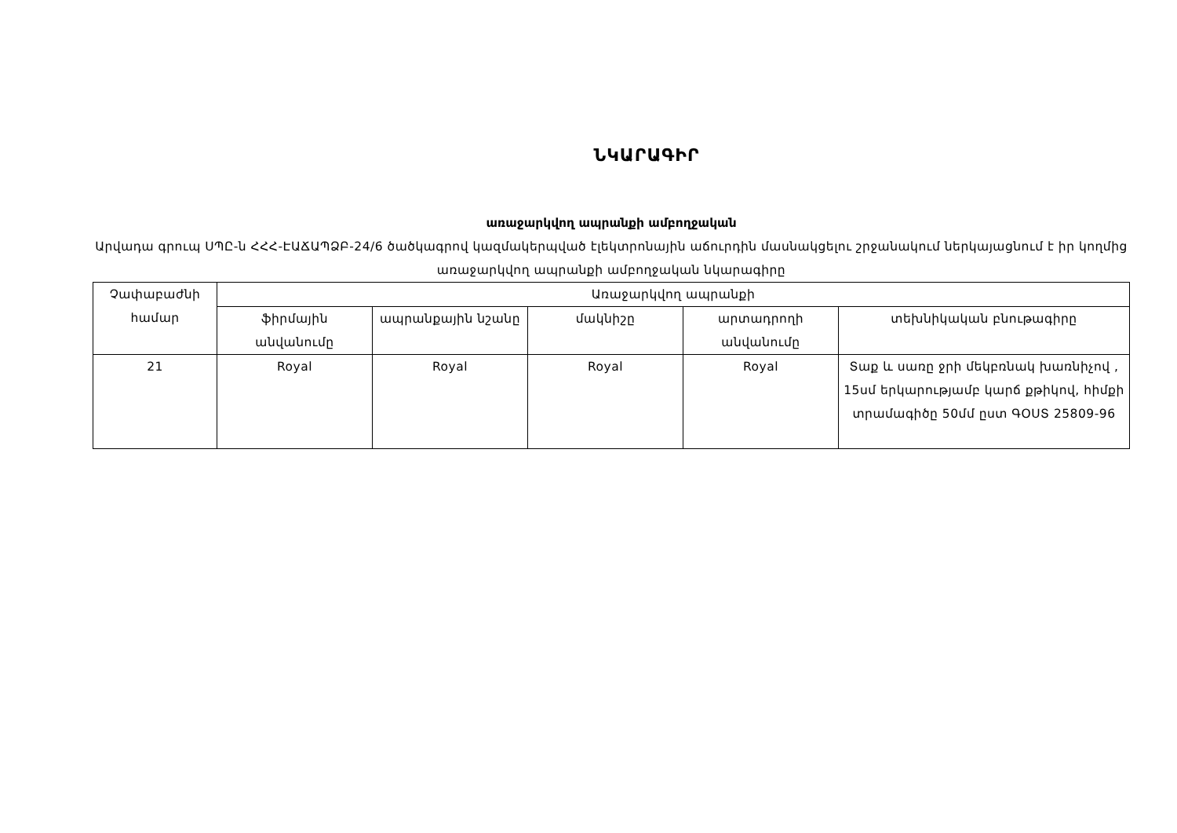ՆԿԱՐԱԳԻՐ
առաջարկվող ապրանքի ամբողջական
Արվադա գրուպ ՍՊԸ-ն ՀՀՀ-ԷԱՃԱՊՁԲ-24/6 ծածկագրով կազմակերպված էլեկտրոնային աճուրդին մասնակցելու շրջանակում ներկայացնում է իր կողմից առաջարկվող ապրանքի ամբողջական նկարագիրը
| Չափաբաժնի համար | Առաջարկվող ապրանքի | | | | |
| --- | --- | --- | --- | --- | --- |
| | ֆիրմային անվանումը | ապրանքային նշանը | մակնիշը | արտադրողի անվանումը | տեխնիկական բնութագիրը |
| 21 | Royal | Royal | Royal | Royal | Տաք և սառը ջրի մեկբռնակ խառնիչով , 15սմ երկարությամբ կարճ քթիկով, հիմքի տրամագիծը 50մմ ըստ ԳՕՍՏ 25809-96 |